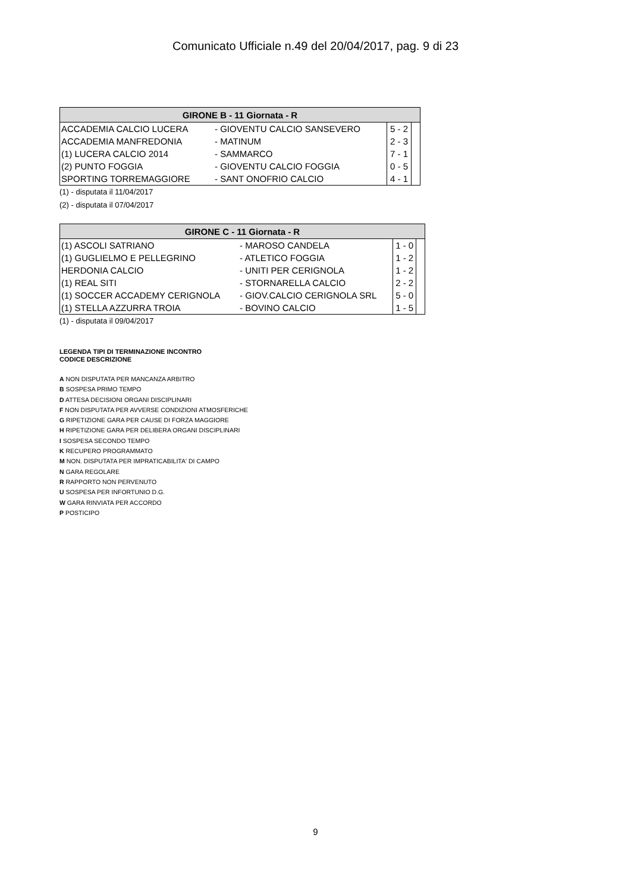Comunicato Ufficiale n.49 del 20/04/2017, pag. 9 di 23
| GIRONE B - 11 Giornata - R | | | |
| --- | --- | --- | --- |
| ACCADEMIA CALCIO LUCERA | - GIOVENTU CALCIO SANSEVERO | 5 - 2 | |
| ACCADEMIA MANFREDONIA | - MATINUM | 2 - 3 | |
| (1) LUCERA CALCIO 2014 | - SAMMARCO | 7 - 1 | |
| (2) PUNTO FOGGIA | - GIOVENTU CALCIO FOGGIA | 0 - 5 | |
| SPORTING TORREMAGGIORE | - SANT ONOFRIO CALCIO | 4 - 1 | |
(1) - disputata il 11/04/2017
(2) - disputata il 07/04/2017
| GIRONE C - 11 Giornata - R | | | |
| --- | --- | --- | --- |
| (1) ASCOLI SATRIANO | - MAROSO CANDELA | 1 - 0 | |
| (1) GUGLIELMO E PELLEGRINO | - ATLETICO FOGGIA | 1 - 2 | |
| HERDONIA CALCIO | - UNITI PER CERIGNOLA | 1 - 2 | |
| (1) REAL SITI | - STORNARELLA CALCIO | 2 - 2 | |
| (1) SOCCER ACCADEMY CERIGNOLA | - GIOV.CALCIO CERIGNOLA SRL | 5 - 0 | |
| (1) STELLA AZZURRA TROIA | - BOVINO CALCIO | 1 - 5 | |
(1) - disputata il 09/04/2017
LEGENDA TIPI DI TERMINAZIONE INCONTRO
CODICE DESCRIZIONE
A NON DISPUTATA PER MANCANZA ARBITRO
B SOSPESA PRIMO TEMPO
D ATTESA DECISIONI ORGANI DISCIPLINARI
F NON DISPUTATA PER AVVERSE CONDIZIONI ATMOSFERICHE
G RIPETIZIONE GARA PER CAUSE DI FORZA MAGGIORE
H RIPETIZIONE GARA PER DELIBERA ORGANI DISCIPLINARI
I SOSPESA SECONDO TEMPO
K RECUPERO PROGRAMMATO
M NON. DISPUTATA PER IMPRATICABILITA' DI CAMPO
N GARA REGOLARE
R RAPPORTO NON PERVENUTO
U SOSPESA PER INFORTUNIO D.G.
W GARA RINVIATA PER ACCORDO
P POSTICIPO
9